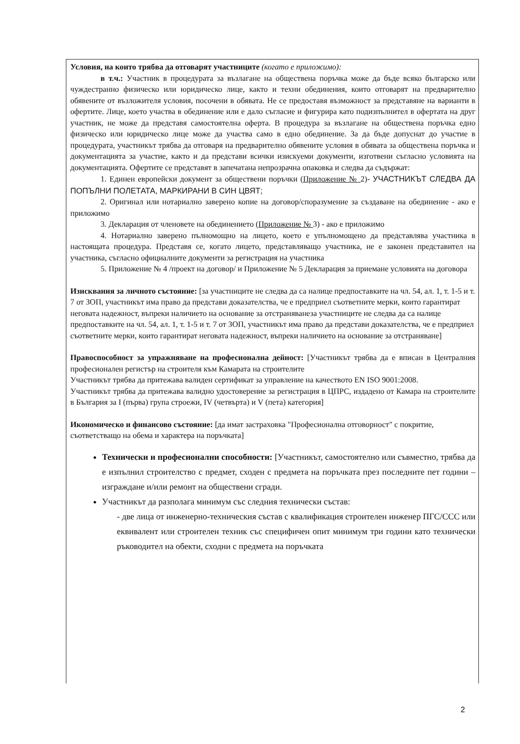Условия, на които трябва да отговарят участниците (когато е приложимо):
в т.ч.: Участник в процедурата за възлагане на обществена поръчка може да бъде всяко българско или чуждестранно физическо или юридическо лице, както и техни обединения, които отговарят на предварително обявените от възложителя условия, посочени в обявата. Не се предоставя възможност за представяне на варианти в офертите. Лице, което участва в обединение или е дало съгласие и фигурира като подизпълнител в офертата на друг участник, не може да представя самостоятелна оферта. В процедура за възлагане на обществена поръчка едно физическо или юридическо лице може да участва само в едно обединение. За да бъде допуснат до участие в процедурата, участникът трябва да отговаря на предварително обявените условия в обявата за обществена поръчка и документацията за участие, както и да представи всички изискуеми документи, изготвени съгласно условията на документацията. Офертите се представят в запечатана непрозрачна опаковка и следва да съдържат:
1. Единен европейски документ за обществени поръчки (Приложение № 2)- УЧАСТНИКЪТ СЛЕДВА ДА ПОПЪЛНИ ПОЛЕТАТА, МАРКИРАНИ В СИН ЦВЯТ;
2. Оригинал или нотариално заверено копие на договор/споразумение за създаване на обединение - ако е приложимо
3. Декларация от членовете на обединението (Приложение № 3) - ако е приложимо
4. Нотариално заверено пълномощно на лицето, което е упълномощено да представлява участника в настоящата процедура. Представя се, когато лицето, представляващо участника, не е законен представител на участника, съгласно официалните документи за регистрация на участника
5. Приложение № 4 /проект на договор/ и Приложение № 5 Декларация за приемане условията на договора
Изисквания за личното състояние: [за участниците не следва да са налице предпоставките на чл. 54, ал. 1, т. 1-5 и т. 7 от ЗОП, участникът има право да представи доказателства, че е предприел съответните мерки, които гарантират неговата надежност, въпреки наличието на основание за отстраняванеза участниците не следва да са налице предпоставките на чл. 54, ал. 1, т. 1-5 и т. 7 от ЗОП, участникът има право да представи доказателства, че е предприел съответните мерки, които гарантират неговата надежност, въпреки наличието на основание за отстраняване]
Правоспособност за упражняване на професионална дейност: [Участникът трябва да е вписан в Централния професионален регистър на строителя към Камарата на строителите
Участникът трябва да притежава валиден сертификат за управление на качеството EN ISO 9001:2008.
Участникът трябва да притежава валидно удостоверение за регистрация в ЦПРС, издадено от Камара на строителите в България за I (първа) група строежи, IV (четвърта) и V (пета) категория]
Икономическо и финансово състояние: [да имат застраховка "Професионална отговорност" с покритие, съответстващо на обема и характера на поръчката]
Технически и професионални способности: [Участникът, самостоятелно или съвместно, трябва да е изпълнил строителство с предмет, сходен с предмета на поръчката през последните пет години – изграждане и/или ремонт на обществени сгради.
Участникът да разполага минимум със следния технически състав:
- две лица от инженерно-техническия състав с квалификация строителен инженер ПГС/ССС или еквивалент или строителен техник със специфичен опит минимум три години като технически ръководител на обекти, сходни с предмета на поръчката
2